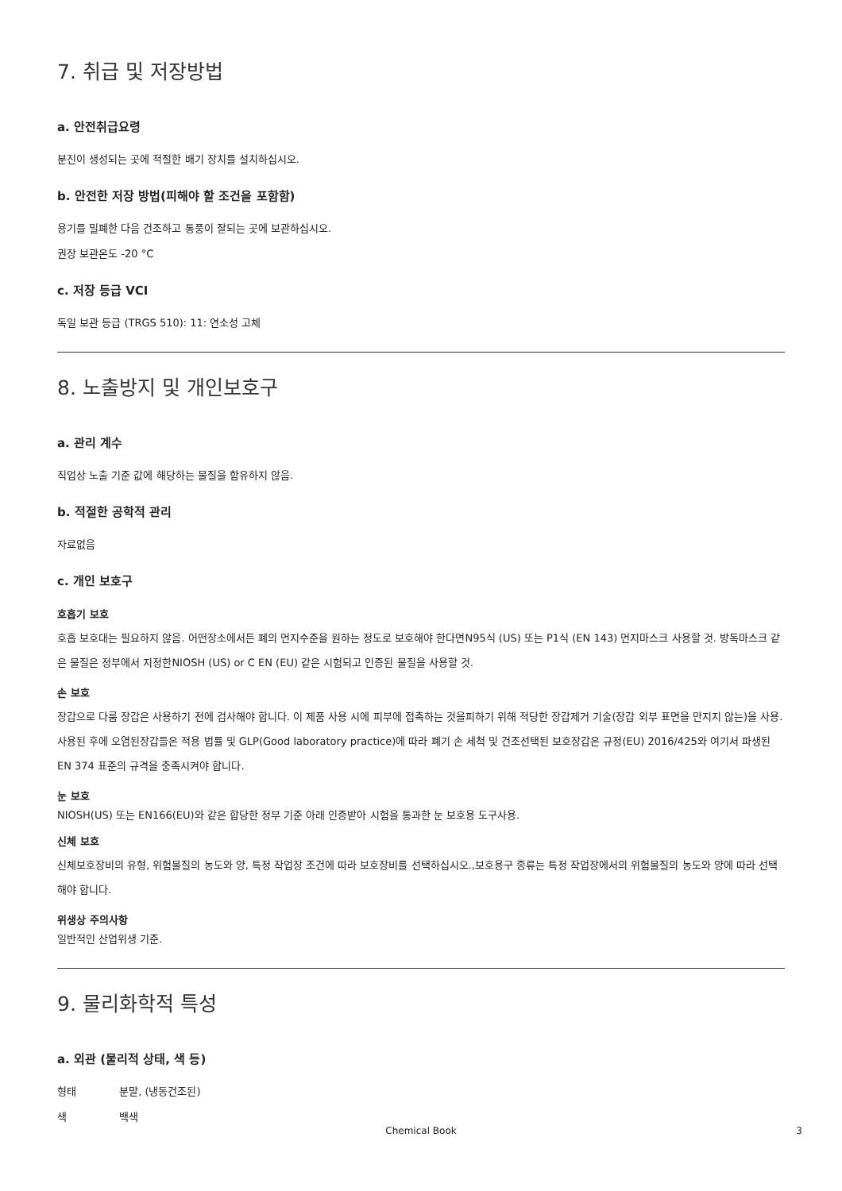7. 취급 및 저장방법
a. 안전취급요령
분진이 생성되는 곳에 적절한 배기 장치를 설치하십시오.
b. 안전한 저장 방법(피해야 할 조건을 포함함)
용기를 밀폐한 다음 건조하고 통풍이 잘되는 곳에 보관하십시오.
권장 보관온도 -20 °C
c. 저장 등급 VCI
독일 보관 등급 (TRGS 510): 11: 연소성 고체
8. 노출방지 및 개인보호구
a. 관리 계수
직업상 노출 기준 값에 해당하는 물질을 함유하지 않음.
b. 적절한 공학적 관리
자료없음
c. 개인 보호구
호흡기 보호
호흡 보호대는 필요하지 않음. 어떤장소에서든 폐의 먼지수준을 원하는 정도로 보호해야 한다면N95식 (US) 또는 P1식 (EN 143) 먼지마스크 사용할 것. 방독마스크 같은 물질은 정부에서 지정한NIOSH (US) or C EN (EU) 같은 시험되고 인증된 물질을 사용할 것.
손 보호
장갑으로 다룸 장갑은 사용하기 전에 검사해야 합니다. 이 제품 사용 시에 피부에 접촉하는 것을피하기 위해 적당한 장갑제거 기술(장갑 외부 표면을 만지지 않는)을 사용. 사용된 후에 오염된장갑들은 적용 법률 및 GLP(Good laboratory practice)에 따라 폐기 손 세척 및 건조선택된 보호장갑은 규정(EU) 2016/425와 여기서 파생된 EN 374 표준의 규격을 충족시켜야 합니다.
눈 보호
NIOSH(US) 또는 EN166(EU)와 같은 합당한 정부 기준 아래 인증받아 시험을 통과한 눈 보호용 도구사용.
신체 보호
신체보호장비의 유형, 위험물질의 농도와 양, 특정 작업장 조건에 따라 보호장비를 선택하십시오.,보호용구 종류는 특정 작업장에서의 위험물질의 농도와 양에 따라 선택해야 합니다.
위생상 주의사항
일반적인 산업위생 기준.
9. 물리화학적 특성
a. 외관 (물리적 상태, 색 등)
형태 분말, (냉동건조된)
색 백색
Chemical Book
3